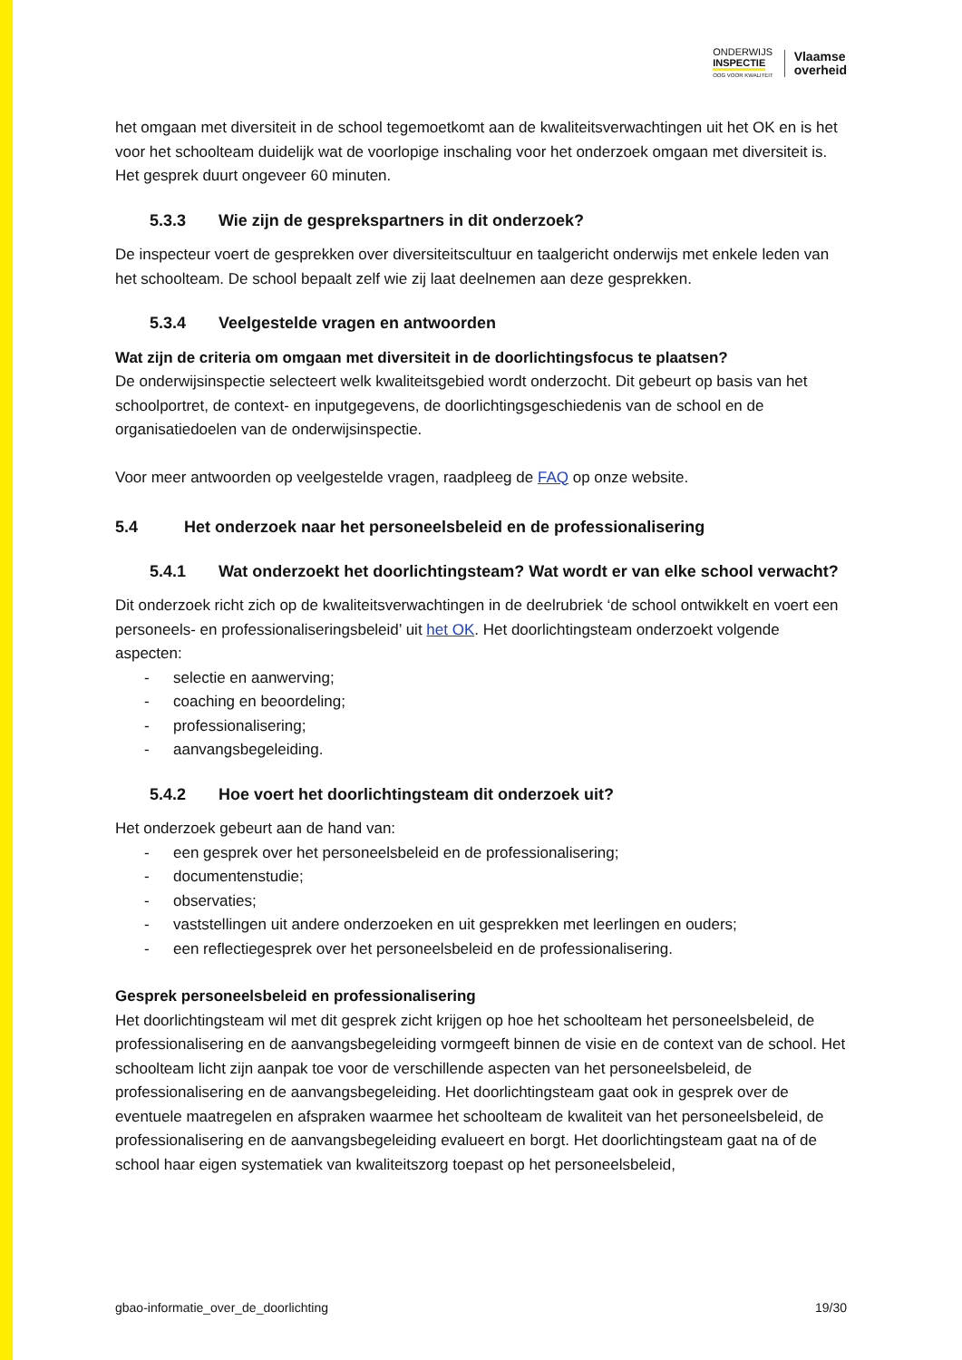ONDERWIJS
INSPECTIE
OOG VOOR KWALITEIT
Vlaamse
overheid
het omgaan met diversiteit in de school tegemoetkomt aan de kwaliteitsverwachtingen uit het OK en is het voor het schoolteam duidelijk wat de voorlopige inschaling voor het onderzoek omgaan met diversiteit is. Het gesprek duurt ongeveer 60 minuten.
5.3.3 Wie zijn de gesprekspartners in dit onderzoek?
De inspecteur voert de gesprekken over diversiteitscultuur en taalgericht onderwijs met enkele leden van het schoolteam. De school bepaalt zelf wie zij laat deelnemen aan deze gesprekken.
5.3.4 Veelgestelde vragen en antwoorden
Wat zijn de criteria om omgaan met diversiteit in de doorlichtingsfocus te plaatsen?
De onderwijsinspectie selecteert welk kwaliteitsgebied wordt onderzocht. Dit gebeurt op basis van het schoolportret, de context- en inputgegevens, de doorlichtingsgeschiedenis van de school en de organisatiedoelen van de onderwijsinspectie.
Voor meer antwoorden op veelgestelde vragen, raadpleeg de FAQ op onze website.
5.4 Het onderzoek naar het personeelsbeleid en de professionalisering
5.4.1 Wat onderzoekt het doorlichtingsteam? Wat wordt er van elke school verwacht?
Dit onderzoek richt zich op de kwaliteitsverwachtingen in de deelrubriek ‘de school ontwikkelt en voert een personeels- en professionaliseringsbeleid’ uit het OK. Het doorlichtingsteam onderzoekt volgende aspecten:
- selectie en aanwerving;
- coaching en beoordeling;
- professionalisering;
- aanvangsbegeleiding.
5.4.2 Hoe voert het doorlichtingsteam dit onderzoek uit?
Het onderzoek gebeurt aan de hand van:
- een gesprek over het personeelsbeleid en de professionalisering;
- documentenstudie;
- observaties;
- vaststellingen uit andere onderzoeken en uit gesprekken met leerlingen en ouders;
- een reflectiegesprek over het personeelsbeleid en de professionalisering.
Gesprek personeelsbeleid en professionalisering
Het doorlichtingsteam wil met dit gesprek zicht krijgen op hoe het schoolteam het personeelsbeleid, de professionalisering en de aanvangsbegeleiding vormgeeft binnen de visie en de context van de school. Het schoolteam licht zijn aanpak toe voor de verschillende aspecten van het personeelsbeleid, de professionalisering en de aanvangsbegeleiding. Het doorlichtingsteam gaat ook in gesprek over de eventuele maatregelen en afspraken waarmee het schoolteam de kwaliteit van het personeelsbeleid, de professionalisering en de aanvangsbegeleiding evalueert en borgt. Het doorlichtingsteam gaat na of de school haar eigen systematiek van kwaliteitszorg toepast op het personeelsbeleid,
gbao-informatie_over_de_doorlichting 19/30